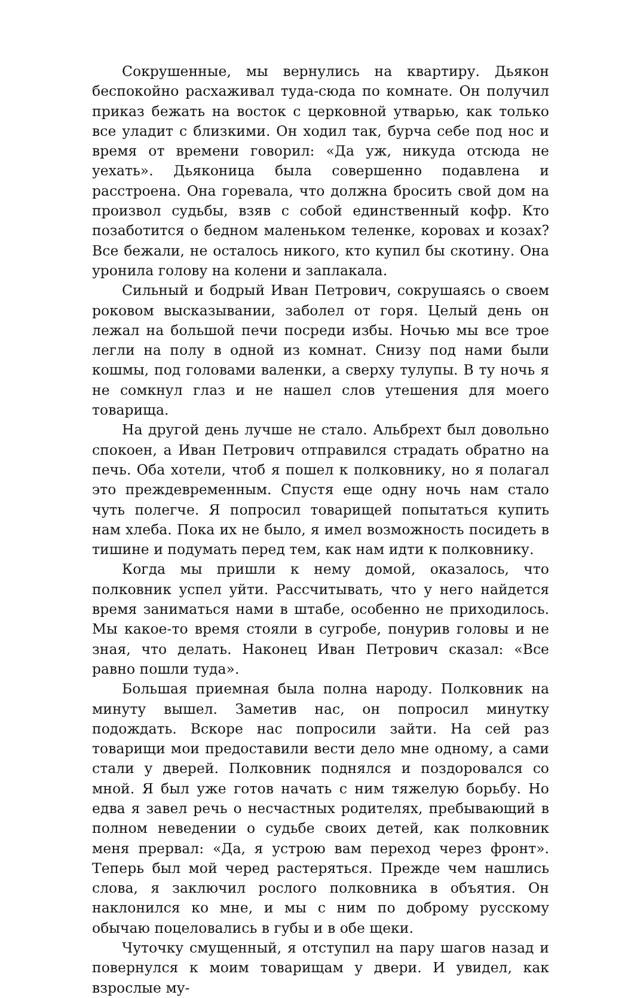Сокрушенные, мы вернулись на квартиру. Дьякон беспокойно расхаживал туда-сюда по комнате. Он получил приказ бежать на восток с церковной утварью, как только все уладит с близкими. Он ходил так, бурча себе под нос и время от времени говорил: «Да уж, никуда отсюда не уехать». Дьяконица была совершенно подавлена и расстроена. Она горевала, что должна бросить свой дом на произвол судьбы, взяв с собой единственный кофр. Кто позаботится о бедном маленьком теленке, коровах и козах? Все бежали, не осталось никого, кто купил бы скотину. Она уронила голову на колени и заплакала.
Сильный и бодрый Иван Петрович, сокрушаясь о своем роковом высказывании, заболел от горя. Целый день он лежал на большой печи посреди избы. Ночью мы все трое легли на полу в одной из комнат. Снизу под нами были кошмы, под головами валенки, а сверху тулупы. В ту ночь я не сомкнул глаз и не нашел слов утешения для моего товарища.
На другой день лучше не стало. Альбрехт был довольно спокоен, а Иван Петрович отправился страдать обратно на печь. Оба хотели, чтоб я пошел к полковнику, но я полагал это преждевременным. Спустя еще одну ночь нам стало чуть полегче. Я попросил товарищей попытаться купить нам хлеба. Пока их не было, я имел возможность посидеть в тишине и подумать перед тем, как нам идти к полковнику.
Когда мы пришли к нему домой, оказалось, что полковник успел уйти. Рассчитывать, что у него найдется время заниматься нами в штабе, особенно не приходилось. Мы какое-то время стояли в сугробе, понурив головы и не зная, что делать. Наконец Иван Петрович сказал: «Все равно пошли туда».
Большая приемная была полна народу. Полковник на минуту вышел. Заметив нас, он попросил минутку подождать. Вскоре нас попросили зайти. На сей раз товарищи мои предоставили вести дело мне одному, а сами стали у дверей. Полковник поднялся и поздоровался со мной. Я был уже готов начать с ним тяжелую борьбу. Но едва я завел речь о несчастных родителях, пребывающий в полном неведении о судьбе своих детей, как полковник меня прервал: «Да, я устрою вам переход через фронт». Теперь был мой черед растеряться. Прежде чем нашлись слова, я заключил рослого полковника в объятия. Он наклонился ко мне, и мы с ним по доброму русскому обычаю поцеловались в губы и в обе щеки.
Чуточку смущенный, я отступил на пару шагов назад и повернулся к моим товарищам у двери. И увидел, как взрослые му-